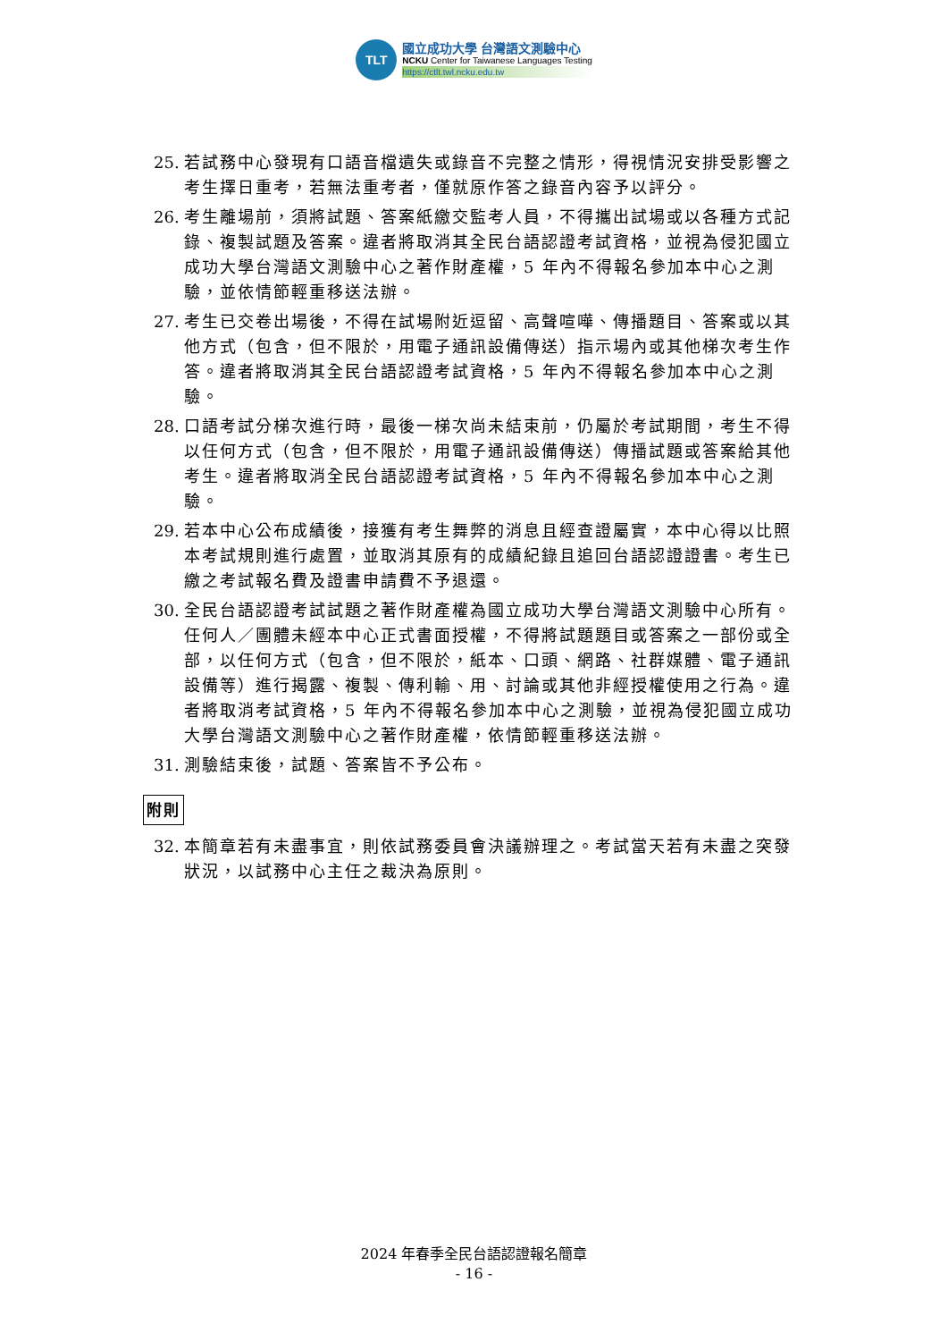TLT
國立成功大學 台灣語文測驗中心
NCKU Center for Taiwanese Languages Testing
https://ctlt.twl.ncku.edu.tw
25. 若試務中心發現有口語音檔遺失或錄音不完整之情形，得視情況安排受影響之考生擇日重考，若無法重考者，僅就原作答之錄音內容予以評分。
26. 考生離場前，須將試題、答案紙繳交監考人員，不得攜出試場或以各種方式記錄、複製試題及答案。違者將取消其全民台語認證考試資格，並視為侵犯國立成功大學台灣語文測驗中心之著作財產權，5 年內不得報名參加本中心之測驗，並依情節輕重移送法辦。
27. 考生已交卷出場後，不得在試場附近逗留、高聲喧嘩、傳播題目、答案或以其他方式（包含，但不限於，用電子通訊設備傳送）指示場內或其他梯次考生作答。違者將取消其全民台語認證考試資格，5 年內不得報名參加本中心之測驗。
28. 口語考試分梯次進行時，最後一梯次尚未結束前，仍屬於考試期間，考生不得以任何方式（包含，但不限於，用電子通訊設備傳送）傳播試題或答案給其他考生。違者將取消全民台語認證考試資格，5 年內不得報名參加本中心之測驗。
29. 若本中心公布成績後，接獲有考生舞弊的消息且經查證屬實，本中心得以比照本考試規則進行處置，並取消其原有的成績紀錄且追回台語認證證書。考生已繳之考試報名費及證書申請費不予退還。
30. 全民台語認證考試試題之著作財產權為國立成功大學台灣語文測驗中心所有。任何人／團體未經本中心正式書面授權，不得將試題題目或答案之一部份或全部，以任何方式（包含，但不限於，紙本、口頭、網路、社群媒體、電子通訊設備等）進行揭露、複製、傳利輸、用、討論或其他非經授權使用之行為。違者將取消考試資格，5 年內不得報名參加本中心之測驗，並視為侵犯國立成功大學台灣語文測驗中心之著作財產權，依情節輕重移送法辦。
31. 測驗結束後，試題、答案皆不予公布。
附則
32. 本簡章若有未盡事宜，則依試務委員會決議辦理之。考試當天若有未盡之突發狀況，以試務中心主任之裁決為原則。
2024 年春季全民台語認證報名簡章
- 16 -